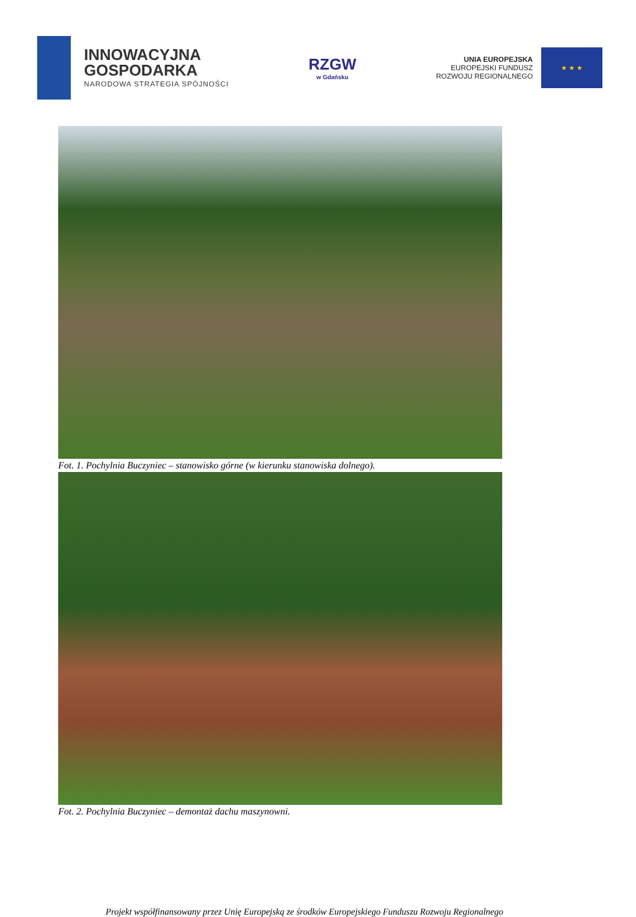INNOWACYJNA
GOSPODARKA
NARODOWA STRATEGIA SPÓJNOŚCI
RZGW
w Gdańsku
UNIA EUROPEJSKA
EUROPEJSKI FUNDUSZ
ROZWOJU REGIONALNEGO
★ ★ ★
Fot. 1. Pochylnia Buczyniec – stanowisko górne (w kierunku stanowiska dolnego).
Fot. 2. Pochylnia Buczyniec – demontaż dachu maszynowni.
Projekt współfinansowany przez Unię Europejską ze środków Europejskiego Funduszu Rozwoju Regionalnego